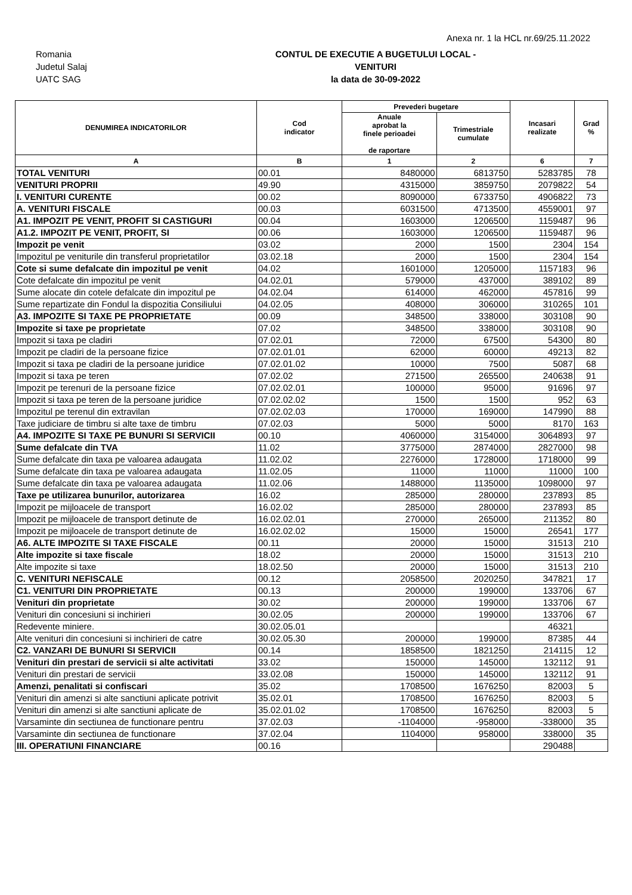Anexa nr. 1 la HCL nr.69/25.11.2022
Romania
Judetul Salaj
UATC SAG
CONTUL DE EXECUTIE A BUGETULUI LOCAL -
VENITURI
la data de 30-09-2022
| DENUMIREA INDICATORILOR | Cod indicator | Prevederi bugetare | | Incasari realizate | Grad % |
| --- | --- | --- | --- | --- | --- |
| | | Anuale aprobat la finele perioadei de raportare | Trimestriale cumulate | | |
| A | B | 1 | 2 | 6 | 7 |
| TOTAL VENITURI | 00.01 | 8480000 | 6813750 | 5283785 | 78 |
| VENITURI PROPRII | 49.90 | 4315000 | 3859750 | 2079822 | 54 |
| I. VENITURI CURENTE | 00.02 | 8090000 | 6733750 | 4906822 | 73 |
| A. VENITURI FISCALE | 00.03 | 6031500 | 4713500 | 4559001 | 97 |
| A1. IMPOZIT PE VENIT, PROFIT SI CASTIGURI | 00.04 | 1603000 | 1206500 | 1159487 | 96 |
| A1.2. IMPOZIT PE VENIT, PROFIT, SI | 00.06 | 1603000 | 1206500 | 1159487 | 96 |
| Impozit pe venit | 03.02 | 2000 | 1500 | 2304 | 154 |
| Impozitul pe veniturile din transferul proprietatilor | 03.02.18 | 2000 | 1500 | 2304 | 154 |
| Cote si sume defalcate din impozitul pe venit | 04.02 | 1601000 | 1205000 | 1157183 | 96 |
| Cote defalcate din impozitul pe venit | 04.02.01 | 579000 | 437000 | 389102 | 89 |
| Sume alocate din cotele defalcate din impozitul pe | 04.02.04 | 614000 | 462000 | 457816 | 99 |
| Sume repartizate din Fondul la dispozitia Consiliului | 04.02.05 | 408000 | 306000 | 310265 | 101 |
| A3. IMPOZITE SI TAXE PE PROPRIETATE | 00.09 | 348500 | 338000 | 303108 | 90 |
| Impozite si taxe pe proprietate | 07.02 | 348500 | 338000 | 303108 | 90 |
| Impozit si taxa pe cladiri | 07.02.01 | 72000 | 67500 | 54300 | 80 |
| Impozit pe cladiri de la persoane fizice | 07.02.01.01 | 62000 | 60000 | 49213 | 82 |
| Impozit si taxa pe cladiri de la persoane juridice | 07.02.01.02 | 10000 | 7500 | 5087 | 68 |
| Impozit si taxa pe teren | 07.02.02 | 271500 | 265500 | 240638 | 91 |
| Impozit pe terenuri de la persoane fizice | 07.02.02.01 | 100000 | 95000 | 91696 | 97 |
| Impozit si taxa pe teren de la persoane juridice | 07.02.02.02 | 1500 | 1500 | 952 | 63 |
| Impozitul pe terenul din extravilan | 07.02.02.03 | 170000 | 169000 | 147990 | 88 |
| Taxe judiciare de timbru si alte taxe de timbru | 07.02.03 | 5000 | 5000 | 8170 | 163 |
| A4. IMPOZITE SI TAXE PE BUNURI SI SERVICII | 00.10 | 4060000 | 3154000 | 3064893 | 97 |
| Sume defalcate din TVA | 11.02 | 3775000 | 2874000 | 2827000 | 98 |
| Sume defalcate din taxa pe valoarea adaugata | 11.02.02 | 2276000 | 1728000 | 1718000 | 99 |
| Sume defalcate din taxa pe valoarea adaugata | 11.02.05 | 11000 | 11000 | 11000 | 100 |
| Sume defalcate din taxa pe valoarea adaugata | 11.02.06 | 1488000 | 1135000 | 1098000 | 97 |
| Taxe pe utilizarea bunurilor, autorizarea | 16.02 | 285000 | 280000 | 237893 | 85 |
| Impozit pe mijloacele de transport | 16.02.02 | 285000 | 280000 | 237893 | 85 |
| Impozit pe mijloacele de transport detinute de | 16.02.02.01 | 270000 | 265000 | 211352 | 80 |
| Impozit pe mijloacele de transport detinute de | 16.02.02.02 | 15000 | 15000 | 26541 | 177 |
| A6. ALTE IMPOZITE SI TAXE FISCALE | 00.11 | 20000 | 15000 | 31513 | 210 |
| Alte impozite si taxe fiscale | 18.02 | 20000 | 15000 | 31513 | 210 |
| Alte impozite si taxe | 18.02.50 | 20000 | 15000 | 31513 | 210 |
| C. VENITURI NEFISCALE | 00.12 | 2058500 | 2020250 | 347821 | 17 |
| C1. VENITURI DIN PROPRIETATE | 00.13 | 200000 | 199000 | 133706 | 67 |
| Venituri din proprietate | 30.02 | 200000 | 199000 | 133706 | 67 |
| Venituri din concesiuni si inchirieri | 30.02.05 | 200000 | 199000 | 133706 | 67 |
| Redevente miniere. | 30.02.05.01 | | | 46321 | |
| Alte venituri din concesiuni si inchirieri de catre | 30.02.05.30 | 200000 | 199000 | 87385 | 44 |
| C2. VANZARI DE BUNURI SI SERVICII | 00.14 | 1858500 | 1821250 | 214115 | 12 |
| Venituri din prestari de servicii si alte activitati | 33.02 | 150000 | 145000 | 132112 | 91 |
| Venituri din prestari de servicii | 33.02.08 | 150000 | 145000 | 132112 | 91 |
| Amenzi, penalitati si confiscari | 35.02 | 1708500 | 1676250 | 82003 | 5 |
| Venituri din amenzi si alte sanctiuni aplicate potrivit | 35.02.01 | 1708500 | 1676250 | 82003 | 5 |
| Venituri din amenzi si alte sanctiuni aplicate de | 35.02.01.02 | 1708500 | 1676250 | 82003 | 5 |
| Varsaminte din sectiunea de functionare pentru | 37.02.03 | -1104000 | -958000 | -338000 | 35 |
| Varsaminte din sectiunea de functionare | 37.02.04 | 1104000 | 958000 | 338000 | 35 |
| III. OPERATIUNI FINANCIARE | 00.16 | | | 290488 | |